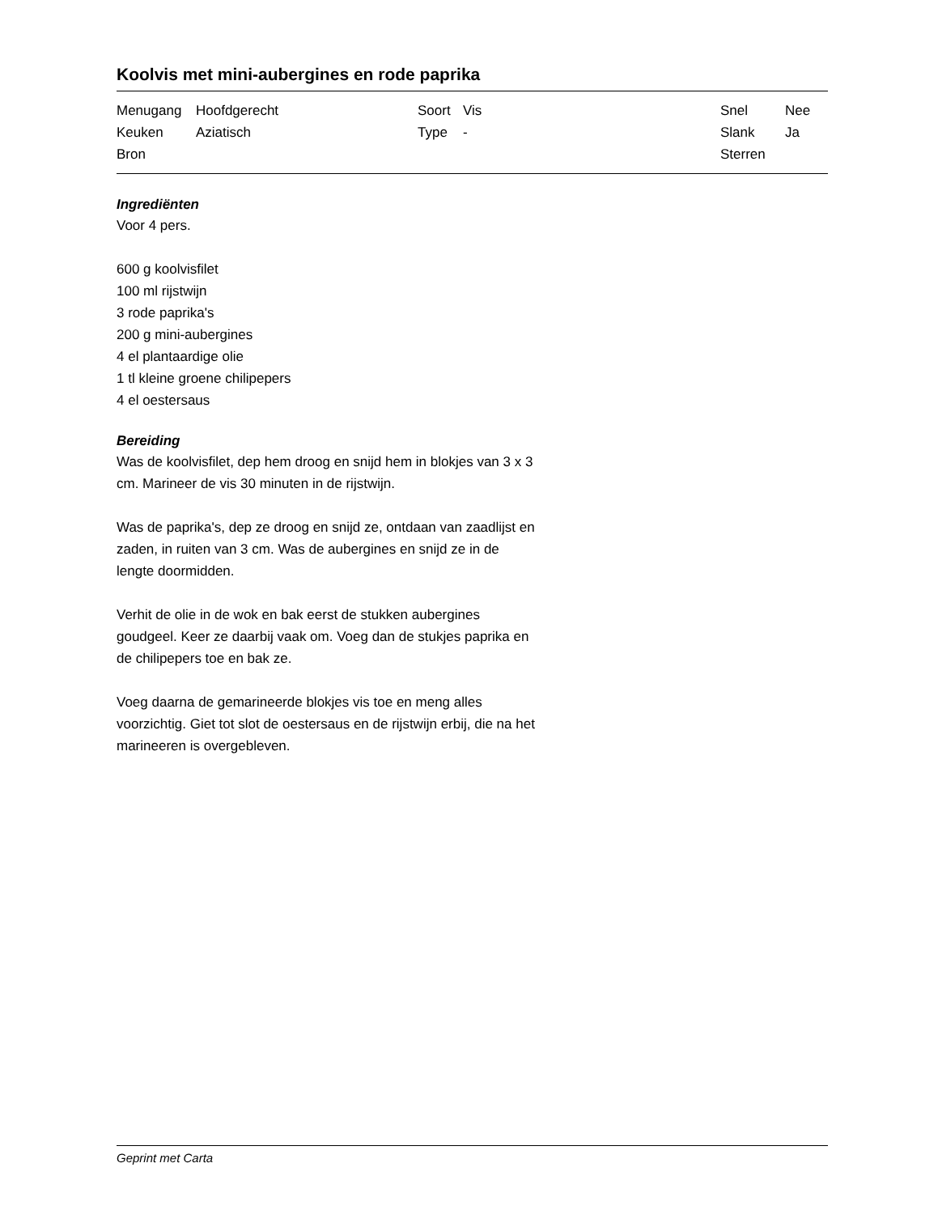Koolvis met mini-aubergines en rode paprika
| Menugang | Hoofdgerecht | Soort | Vis | Snel | Nee |
| Keuken | Aziatisch | Type | - | Slank | Ja |
| Bron | | | | Sterren | |
Ingrediënten
Voor 4 pers.
600 g koolvisfilet
100 ml rijstwijn
3 rode paprika's
200 g mini-aubergines
4 el plantaardige olie
1 tl kleine groene chilipepers
4 el oestersaus
Bereiding
Was de koolvisfilet, dep hem droog en snijd hem in blokjes van 3 x 3 cm. Marineer de vis 30 minuten in de rijstwijn.
Was de paprika's, dep ze droog en snijd ze, ontdaan van zaadlijst en zaden, in ruiten van 3 cm. Was de aubergines en snijd ze in de lengte doormidden.
Verhit de olie in de wok en bak eerst de stukken aubergines goudgeel. Keer ze daarbij vaak om. Voeg dan de stukjes paprika en de chilipepers toe en bak ze.
Voeg daarna de gemarineerde blokjes vis toe en meng alles voorzichtig. Giet tot slot de oestersaus en de rijstwijn erbij, die na het marineeren is overgebleven.
Geprint met Carta